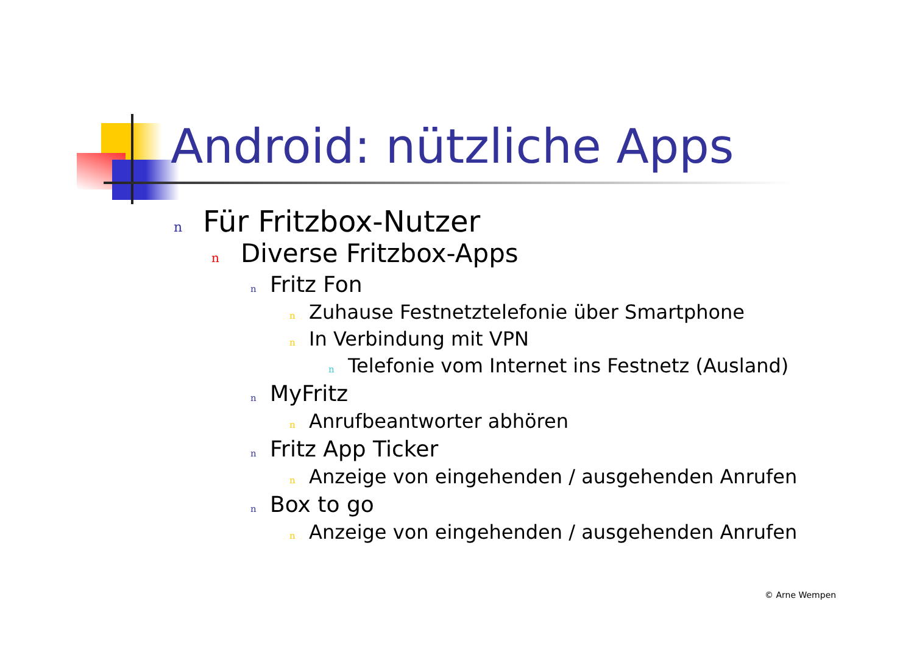Android: nützliche Apps
n Für Fritzbox-Nutzer
n Diverse Fritzbox-Apps
n Fritz Fon
n Zuhause Festnetztelefonie über Smartphone
n In Verbindung mit VPN
n Telefonie vom Internet ins Festnetz (Ausland)
n MyFritz
n Anrufbeantworter abhören
n Fritz App Ticker
n Anzeige von eingehenden / ausgehenden Anrufen
n Box to go
n Anzeige von eingehenden / ausgehenden Anrufen
© Arne Wempen